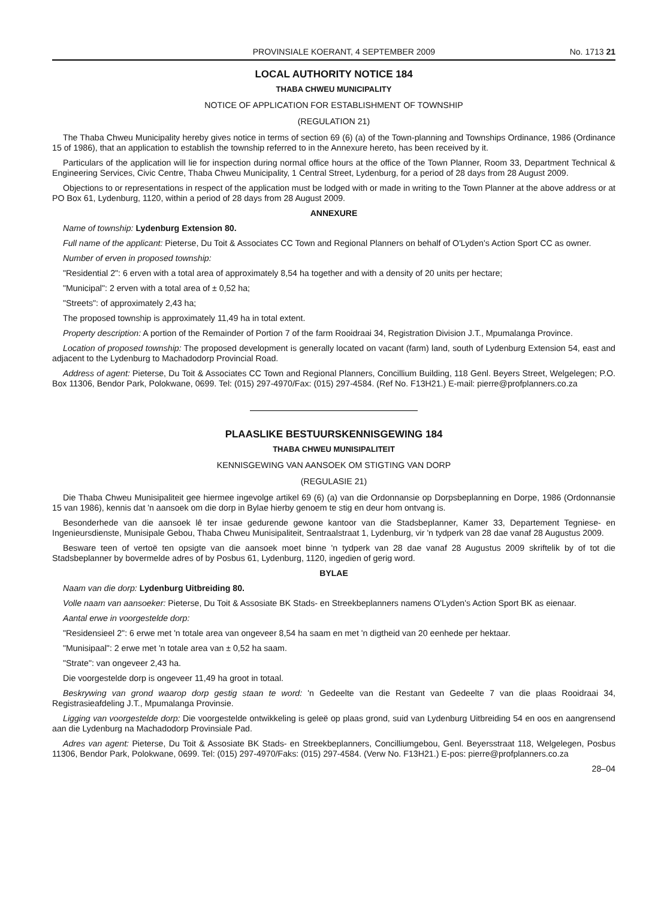PROVINSIALE KOERANT, 4 SEPTEMBER 2009 No. 1713 21
LOCAL AUTHORITY NOTICE 184
THABA CHWEU MUNICIPALITY
NOTICE OF APPLICATION FOR ESTABLISHMENT OF TOWNSHIP
(REGULATION 21)
The Thaba Chweu Municipality hereby gives notice in terms of section 69 (6) (a) of the Town-planning and Townships Ordinance, 1986 (Ordinance 15 of 1986), that an application to establish the township referred to in the Annexure hereto, has been received by it.
Particulars of the application will lie for inspection during normal office hours at the office of the Town Planner, Room 33, Department Technical & Engineering Services, Civic Centre, Thaba Chweu Municipality, 1 Central Street, Lydenburg, for a period of 28 days from 28 August 2009.
Objections to or representations in respect of the application must be lodged with or made in writing to the Town Planner at the above address or at PO Box 61, Lydenburg, 1120, within a period of 28 days from 28 August 2009.
ANNEXURE
Name of township: Lydenburg Extension 80.
Full name of the applicant: Pieterse, Du Toit & Associates CC Town and Regional Planners on behalf of O'Lyden's Action Sport CC as owner.
Number of erven in proposed township:
"Residential 2": 6 erven with a total area of approximately 8,54 ha together and with a density of 20 units per hectare;
"Municipal": 2 erven with a total area of ± 0,52 ha;
"Streets": of approximately 2,43 ha;
The proposed township is approximately 11,49 ha in total extent.
Property description: A portion of the Remainder of Portion 7 of the farm Rooidraai 34, Registration Division J.T., Mpumalanga Province.
Location of proposed township: The proposed development is generally located on vacant (farm) land, south of Lydenburg Extension 54, east and adjacent to the Lydenburg to Machadodorp Provincial Road.
Address of agent: Pieterse, Du Toit & Associates CC Town and Regional Planners, Concillium Building, 118 Genl. Beyers Street, Welgelegen; P.O. Box 11306, Bendor Park, Polokwane, 0699. Tel: (015) 297-4970/Fax: (015) 297-4584. (Ref No. F13H21.) E-mail: pierre@profplanners.co.za
PLAASLIKE BESTUURSKENNISGEWING 184
THABA CHWEU MUNISIPALITEIT
KENNISGEWING VAN AANSOEK OM STIGTING VAN DORP
(REGULASIE 21)
Die Thaba Chweu Munisipaliteit gee hiermee ingevolge artikel 69 (6) (a) van die Ordonnansie op Dorpsbeplanning en Dorpe, 1986 (Ordonnansie 15 van 1986), kennis dat 'n aansoek om die dorp in Bylae hierby genoem te stig en deur hom ontvang is.
Besonderhede van die aansoek lê ter insae gedurende gewone kantoor van die Stadsbeplanner, Kamer 33, Departement Tegniese- en Ingenieursdienste, Munisipale Gebou, Thaba Chweu Munisipaliteit, Sentraalstraat 1, Lydenburg, vir 'n tydperk van 28 dae vanaf 28 Augustus 2009.
Besware teen of vertoë ten opsigte van die aansoek moet binne 'n tydperk van 28 dae vanaf 28 Augustus 2009 skriftelik by of tot die Stadsbeplanner by bovermelde adres of by Posbus 61, Lydenburg, 1120, ingedien of gerig word.
BYLAE
Naam van die dorp: Lydenburg Uitbreiding 80.
Volle naam van aansoeker: Pieterse, Du Toit & Assosiate BK Stads- en Streekbeplanners namens O'Lyden's Action Sport BK as eienaar.
Aantal erwe in voorgestelde dorp:
"Residensieel 2": 6 erwe met 'n totale area van ongeveer 8,54 ha saam en met 'n digtheid van 20 eenhede per hektaar.
"Munisipaal": 2 erwe met 'n totale area van ± 0,52 ha saam.
"Strate": van ongeveer 2,43 ha.
Die voorgestelde dorp is ongeveer 11,49 ha groot in totaal.
Beskrywing van grond waarop dorp gestig staan te word: 'n Gedeelte van die Restant van Gedeelte 7 van die plaas Rooidraai 34, Registrasieafdeling J.T., Mpumalanga Provinsie.
Ligging van voorgestelde dorp: Die voorgestelde ontwikkeling is geleë op plaas grond, suid van Lydenburg Uitbreiding 54 en oos en aangrensend aan die Lydenburg na Machadodorp Provinsiale Pad.
Adres van agent: Pieterse, Du Toit & Assosiate BK Stads- en Streekbeplanners, Concilliumgebou, Genl. Beyersstraat 118, Welgelegen, Posbus 11306, Bendor Park, Polokwane, 0699. Tel: (015) 297-4970/Faks: (015) 297-4584. (Verw No. F13H21.) E-pos: pierre@profplanners.co.za
28–04